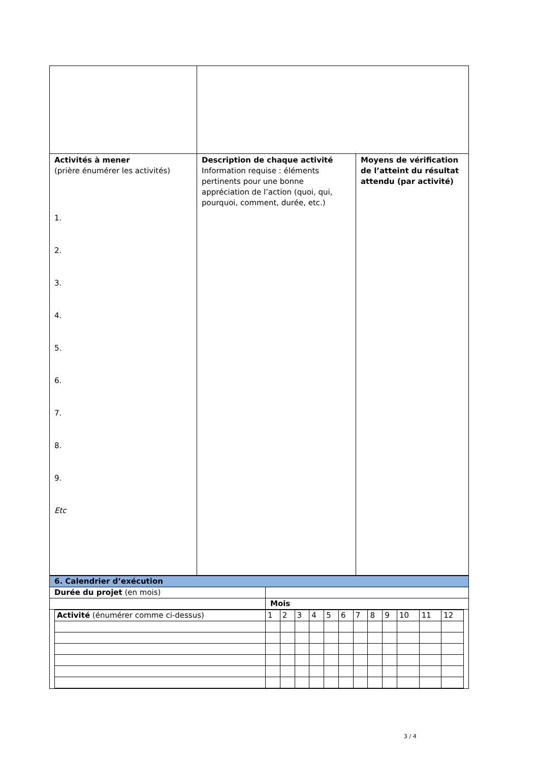| Activités à mener (prière énumérer les activités) 1. 2. 3. 4. 5. 6. 7. 8. 9. Etc | Description de chaque activité Information requise : éléments pertinents pour une bonne appréciation de l’action (quoi, qui, pourquoi, comment, durée, etc.) | Moyens de vérification de l’atteint du résultat attendu (par activité) |
| 6. Calendrier d’exécution | |
| Durée du projet (en mois) | |
| | Mois |
| / Activité (énumérer comme ci-dessus) / 1 / 2 / 3 / 4 / 5 / 6 / 7 / 8 / 9 / 10 / 11 / 12 / | |
3 / 4